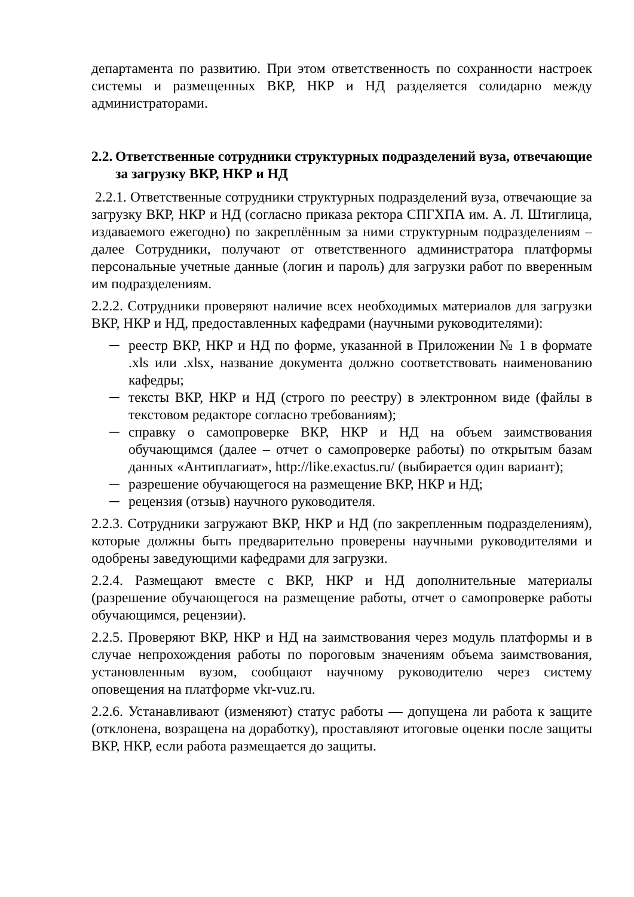департамента по развитию. При этом ответственность по сохранности настроек системы и размещенных ВКР, НКР и НД разделяется солидарно между администраторами.
2.2. Ответственные сотрудники структурных подразделений вуза, отвечающие за загрузку ВКР, НКР и НД
2.2.1. Ответственные сотрудники структурных подразделений вуза, отвечающие за загрузку ВКР, НКР и НД (согласно приказа ректора СПГХПА им. А. Л. Штиглица, издаваемого ежегодно) по закреплённым за ними структурным подразделениям – далее Сотрудники, получают от ответственного администратора платформы персональные учетные данные (логин и пароль) для загрузки работ по вверенным им подразделениям.
2.2.2. Сотрудники проверяют наличие всех необходимых материалов для загрузки ВКР, НКР и НД, предоставленных кафедрами (научными руководителями):
─ реестр ВКР, НКР и НД по форме, указанной в Приложении № 1 в формате .xls или .xlsx, название документа должно соответствовать наименованию кафедры;
─ тексты ВКР, НКР и НД (строго по реестру) в электронном виде (файлы в текстовом редакторе согласно требованиям);
─ справку о самопроверке ВКР, НКР и НД на объем заимствования обучающимся (далее – отчет о самопроверке работы) по открытым базам данных «Антиплагиат», http://like.exactus.ru/ (выбирается один вариант);
─ разрешение обучающегося на размещение ВКР, НКР и НД;
─ рецензия (отзыв) научного руководителя.
2.2.3. Сотрудники загружают ВКР, НКР и НД (по закрепленным подразделениям), которые должны быть предварительно проверены научными руководителями и одобрены заведующими кафедрами для загрузки.
2.2.4. Размещают вместе с ВКР, НКР и НД дополнительные материалы (разрешение обучающегося на размещение работы, отчет о самопроверке работы обучающимся, рецензии).
2.2.5. Проверяют ВКР, НКР и НД на заимствования через модуль платформы и в случае непрохождения работы по пороговым значениям объема заимствования, установленным вузом, сообщают научному руководителю через систему оповещения на платформе vkr-vuz.ru.
2.2.6. Устанавливают (изменяют) статус работы — допущена ли работа к защите (отклонена, возращена на доработку), проставляют итоговые оценки после защиты ВКР, НКР, если работа размещается до защиты.